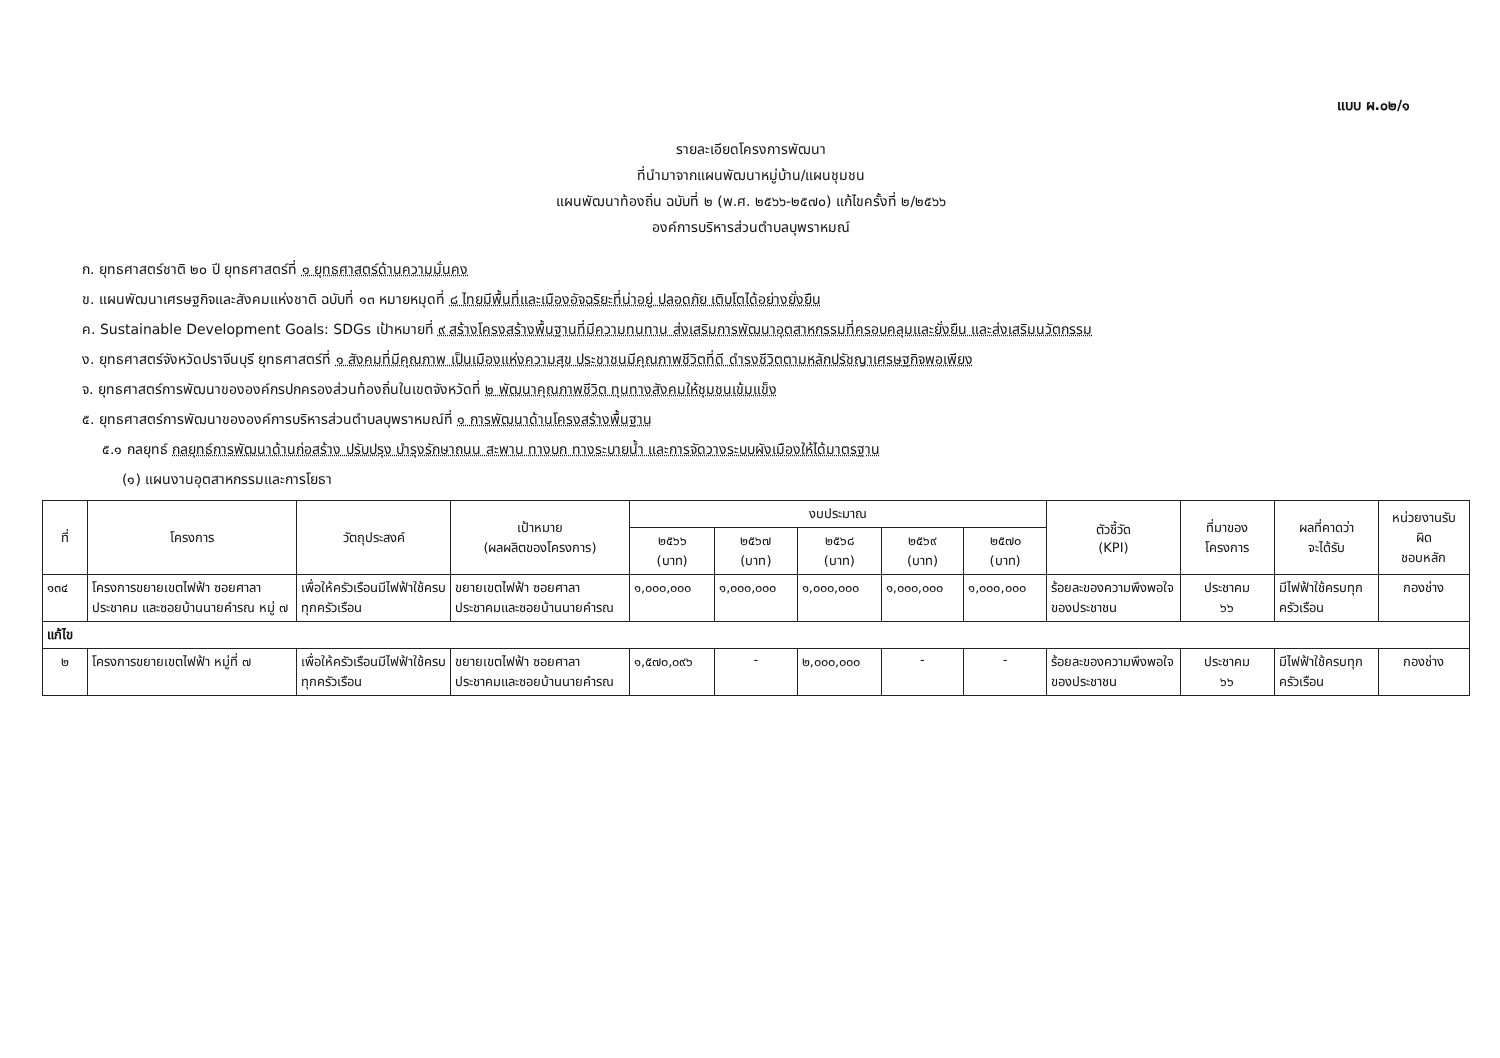แบบ ผ.๐๒/๑
รายละเอียดโครงการพัฒนา
ที่นำมาจากแผนพัฒนาหมู่บ้าน/แผนชุมชน
แผนพัฒนาท้องถิ่น ฉบับที่ ๒ (พ.ศ. ๒๕๖๖-๒๕๗๐) แก้ไขครั้งที่ ๒/๒๕๖๖
องค์การบริหารส่วนตำบลบุพราหมณ์
ก. ยุทธศาสตร์ชาติ ๒๐ ปี ยุทธศาสตร์ที่ ๑ ยุทธศาสตร์ด้านความมั่นคง
ข. แผนพัฒนาเศรษฐกิจและสังคมแห่งชาติ ฉบับที่ ๑๓ หมายหมุดที่ ๘ ไทยมีพื้นที่และเมืองอัจฉริยะที่น่าอยู่ ปลอดภัย เติบโตได้อย่างยั่งยืน
ค. Sustainable Development Goals: SDGs เป้าหมายที่ ๙ สร้างโครงสร้างพื้นฐานที่มีความทนทาน ส่งเสริมการพัฒนาอุตสาหกรรมที่ครอบคลุมและยั่งยืน และส่งเสริมนวัตกรรม
ง. ยุทธศาสตร์จังหวัดปราจีนบุรี ยุทธศาสตร์ที่ ๑ สังคมที่มีคุณภาพ เป็นเมืองแห่งความสุข ประชาชนมีคุณภาพชีวิตที่ดี ดำรงชีวิตตามหลักปรัชญาเศรษฐกิจพอเพียง
จ. ยุทธศาสตร์การพัฒนาขององค์กรปกครองส่วนท้องถิ่นในเขตจังหวัดที่ ๒ พัฒนาคุณภาพชีวิต ทุนทางสังคมให้ชุมชนเข้มแข็ง
๕. ยุทธศาสตร์การพัฒนาขององค์การบริหารส่วนตำบลบุพราหมณ์ที่ ๑ การพัฒนาด้านโครงสร้างพื้นฐาน
๕.๑ กลยุทธ์ กลยุทธ์การพัฒนาด้านก่อสร้าง ปรับปรุง บำรุงรักษาถนน สะพาน ทางบก ทางระบายน้ำ และการจัดวางระบบผังเมืองให้ได้มาตรฐาน
(๑) แผนงานอุตสาหกรรมและการโยธา
| ที่ | โครงการ | วัตถุประสงค์ | เป้าหมาย (ผลผลิตของโครงการ) | งบประมาณ | | | | | ตัวชี้วัด (KPI) | ที่มาของ โครงการ | ผลที่คาดว่า จะได้รับ | หน่วยงานรับ ผิด ชอบหลัก |
| --- | --- | --- | --- | --- | --- | --- | --- | --- | --- | --- | --- | --- |
| | | | | ๒๕๖๖ (บาท) | ๒๕๖๗ (บาท) | ๒๕๖๘ (บาท) | ๒๕๖๙ (บาท) | ๒๕๗๐ (บาท) | | | | |
| ๑๓๔ | โครงการขยายเขตไฟฟ้า ซอยศาลาประชาคม และซอยบ้านนายคำรณ หมู่ ๗ | เพื่อให้ครัวเรือนมีไฟฟ้าใช้ครบทุกครัวเรือน | ขยายเขตไฟฟ้า ซอยศาลาประชาคมและซอยบ้านนายคำรณ | ๑,๐๐๐,๐๐๐ | ๑,๐๐๐,๐๐๐ | ๑,๐๐๐,๐๐๐ | ๑,๐๐๐,๐๐๐ | ๑,๐๐๐,๐๐๐ | ร้อยละของความพึงพอใจของประชาชน | ประชาคม ๖๖ | มีไฟฟ้าใช้ครบทุกครัวเรือน | กองช่าง |
| แก้ไข | | | | | | | | | | | | |
| ๒ | โครงการขยายเขตไฟฟ้า หมู่ที่ ๗ | เพื่อให้ครัวเรือนมีไฟฟ้าใช้ครบทุกครัวเรือน | ขยายเขตไฟฟ้า ซอยศาลาประชาคมและซอยบ้านนายคำรณ | ๑,๕๗๐,๐๙๖ | - | ๒,๐๐๐,๐๐๐ | - | - | ร้อยละของความพึงพอใจของประชาชน | ประชาคม ๖๖ | มีไฟฟ้าใช้ครบทุกครัวเรือน | กองช่าง |